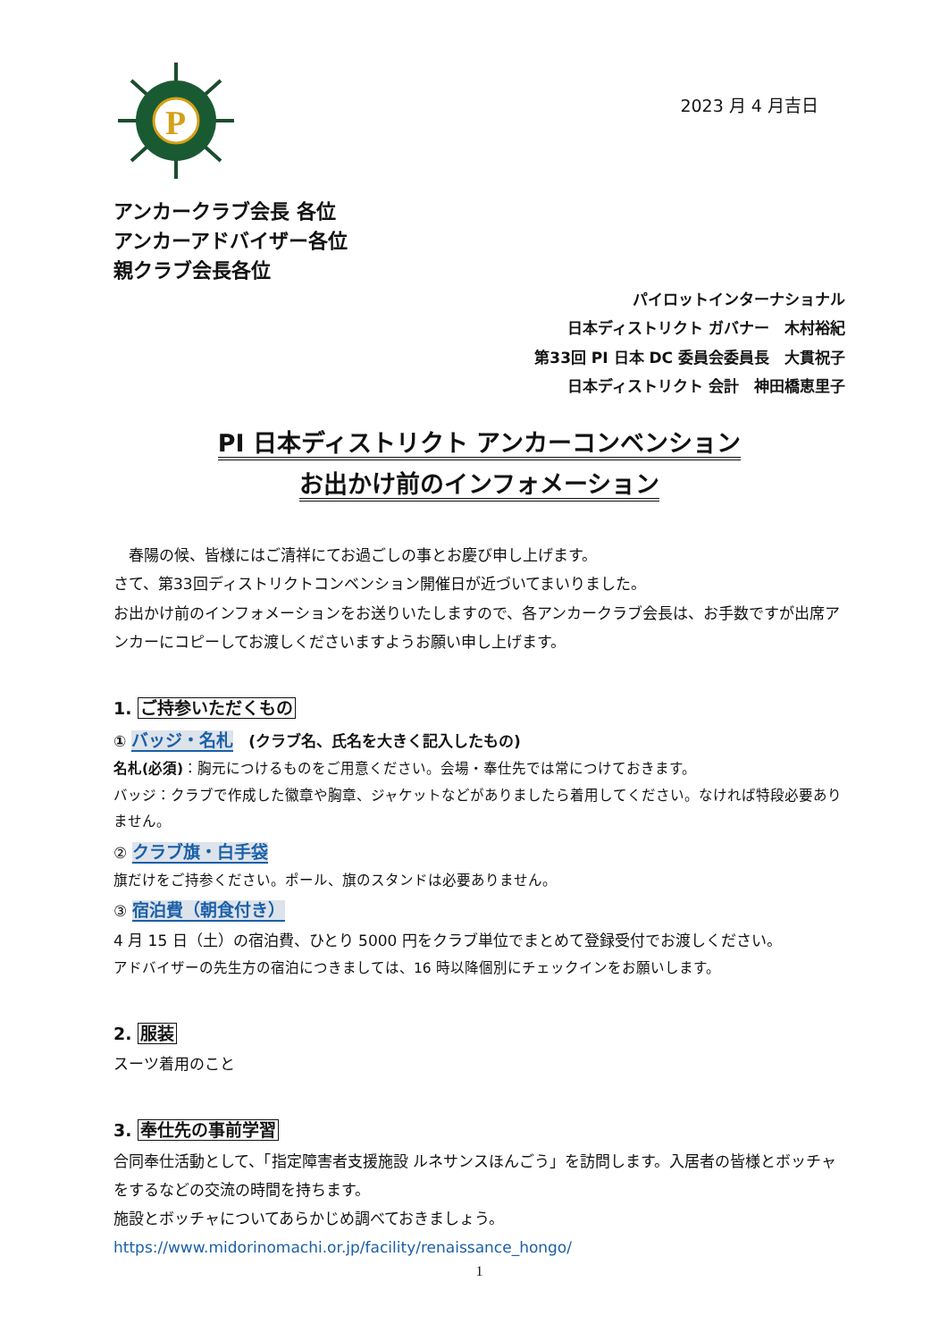P
2023 月 4 月吉日
アンカークラブ会長 各位
アンカーアドバイザー各位
親クラブ会長各位
パイロットインターナショナル
日本ディストリクト ガバナー　木村裕紀
第33回 PI 日本 DC 委員会委員長　大貫祝子
日本ディストリクト 会計　神田橋恵里子
PI 日本ディストリクト アンカーコンベンション
お出かけ前のインフォメーション
　春陽の候、皆様にはご清祥にてお過ごしの事とお慶び申し上げます。
さて、第33回ディストリクトコンベンション開催日が近づいてまいりました。
お出かけ前のインフォメーションをお送りいたしますので、各アンカークラブ会長は、お手数ですが出席アンカーにコピーしてお渡しくださいますようお願い申し上げます。
1. ご持参いただくもの
① バッジ・名札　(クラブ名、氏名を大きく記入したもの)
名札(必須)：胸元につけるものをご用意ください。会場・奉仕先では常につけておきます。
バッジ：クラブで作成した徽章や胸章、ジャケットなどがありましたら着用してください。なければ特段必要ありません。
② クラブ旗・白手袋
旗だけをご持参ください。ポール、旗のスタンドは必要ありません。
③ 宿泊費（朝食付き）
4 月 15 日（土）の宿泊費、ひとり 5000 円をクラブ単位でまとめて登録受付でお渡しください。
アドバイザーの先生方の宿泊につきましては、16 時以降個別にチェックインをお願いします。
2. 服装
スーツ着用のこと
3. 奉仕先の事前学習
合同奉仕活動として、「指定障害者支援施設 ルネサンスほんごう」を訪問します。入居者の皆様とボッチャをするなどの交流の時間を持ちます。
施設とボッチャについてあらかじめ調べておきましょう。
https://www.midorinomachi.or.jp/facility/renaissance_hongo/
1